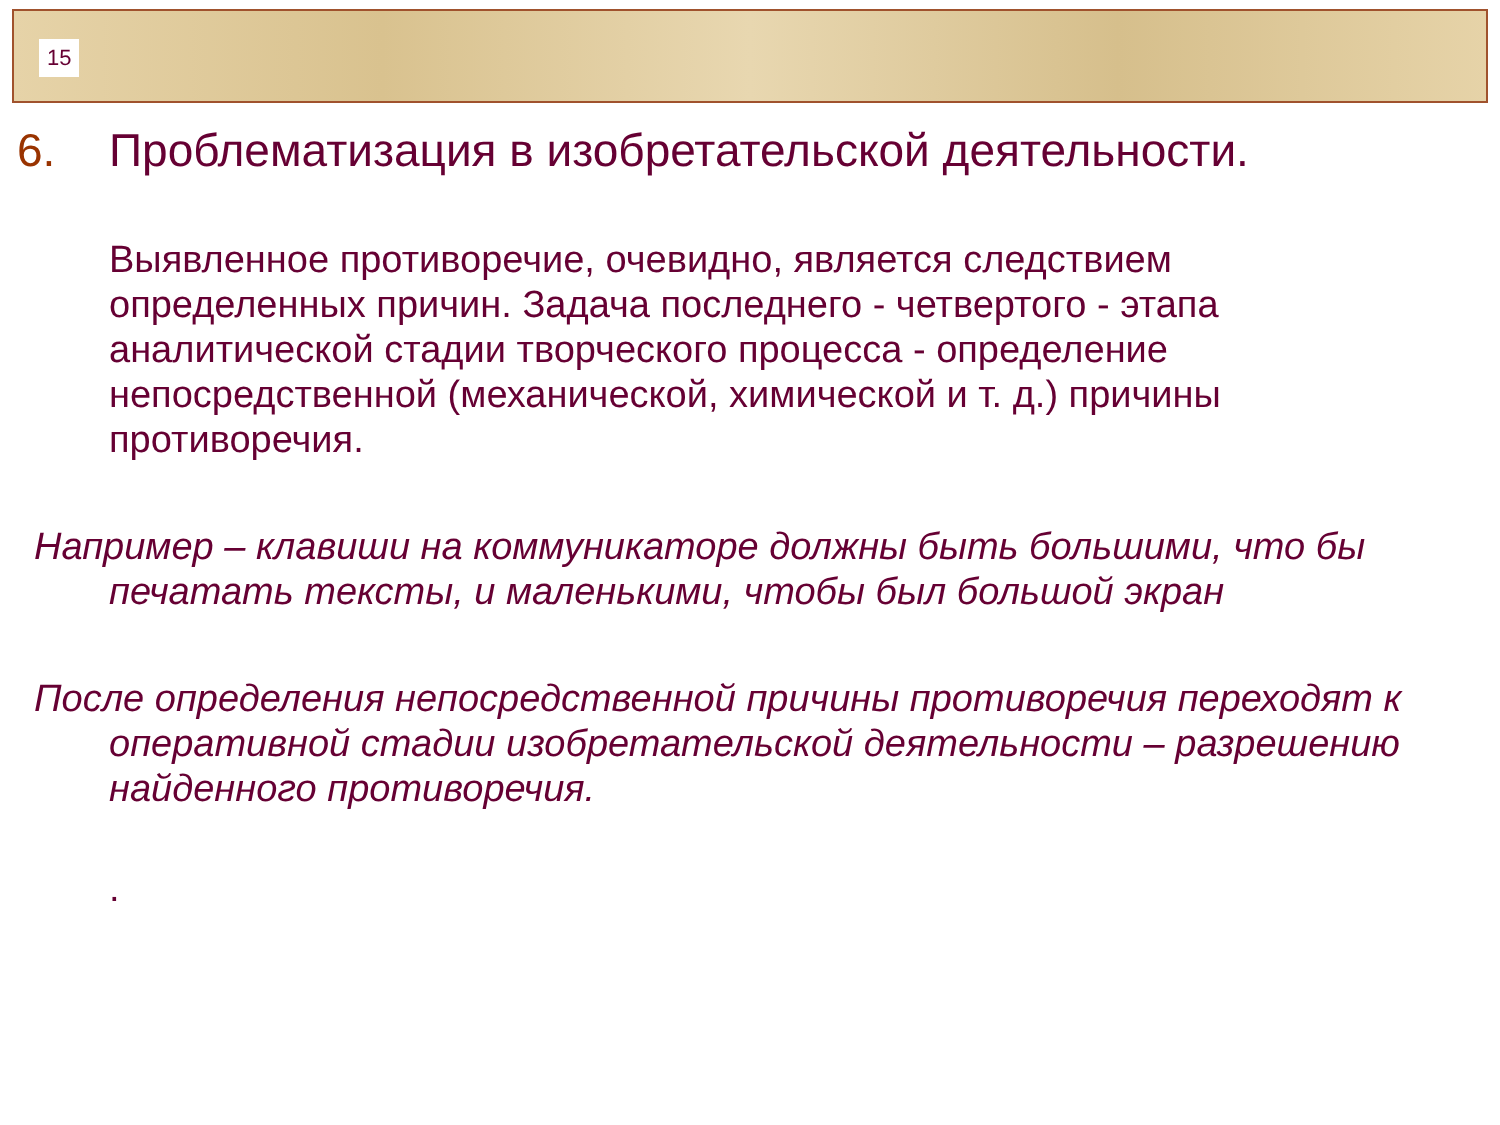15
6. Проблематизация в изобретательской деятельности.
Выявленное противоречие, очевидно, является следствием определенных причин. Задача последнего - четвертого - этапа аналитической стадии творческого процесса - определение непосредственной (механической, химической и т. д.) причины противоречия.
Например – клавиши на коммуникаторе должны быть большими, что бы печатать тексты, и маленькими, чтобы был большой экран
После определения непосредственной причины противоречия переходят к оперативной стадии изобретательской деятельности – разрешению найденного противоречия.
.